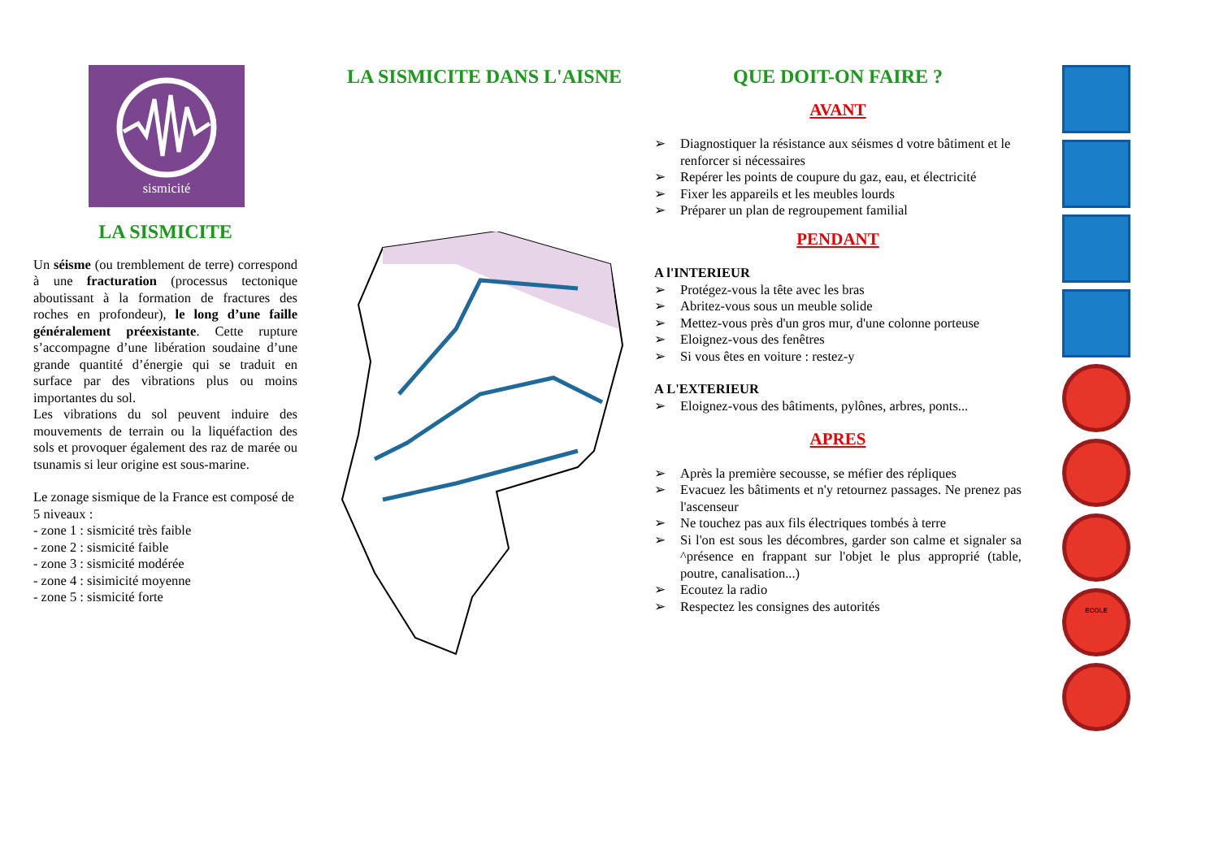sismicité
LA SISMICITE
Un séisme (ou tremblement de terre) correspond à une fracturation (processus tectonique aboutissant à la formation de fractures des roches en profondeur), le long d’une faille généralement préexistante. Cette rupture s’accompagne d’une libération soudaine d’une grande quantité d’énergie qui se traduit en surface par des vibrations plus ou moins importantes du sol.
Les vibrations du sol peuvent induire des mouvements de terrain ou la liquéfaction des sols et provoquer également des raz de marée ou tsunamis si leur origine est sous-marine.
Le zonage sismique de la France est composé de 5 niveaux :
- zone 1 : sismicité très faible
- zone 2 : sismicité faible
- zone 3 : sismicité modérée
- zone 4 : sisimicité moyenne
- zone 5 : sismicité forte
LA SISMICITE DANS L'AISNE QUE DOIT-ON FAIRE ?
AVANT
➢ Diagnostiquer la résistance aux séismes d votre bâtiment et le renforcer si nécessaires
➢ Repérer les points de coupure du gaz, eau, et électricité
➢ Fixer les appareils et les meubles lourds
➢ Préparer un plan de regroupement familial
PENDANT
A l'INTERIEUR
➢ Protégez-vous la tête avec les bras
➢ Abritez-vous sous un meuble solide
➢ Mettez-vous près d'un gros mur, d'une colonne porteuse
➢ Eloignez-vous des fenêtres
➢ Si vous êtes en voiture : restez-y
A L'EXTERIEUR
➢ Eloignez-vous des bâtiments, pylônes, arbres, ponts...
APRES
➢ Après la première secousse, se méfier des répliques
➢ Evacuez les bâtiments et n'y retournez passages. Ne prenez pas l'ascenseur
➢ Ne touchez pas aux fils électriques tombés à terre
➢ Si l'on est sous les décombres, garder son calme et signaler sa ^présence en frappant sur l'objet le plus approprié (table, poutre, canalisation...)
➢ Ecoutez la radio
➢ Respectez les consignes des autorités
ECOLE